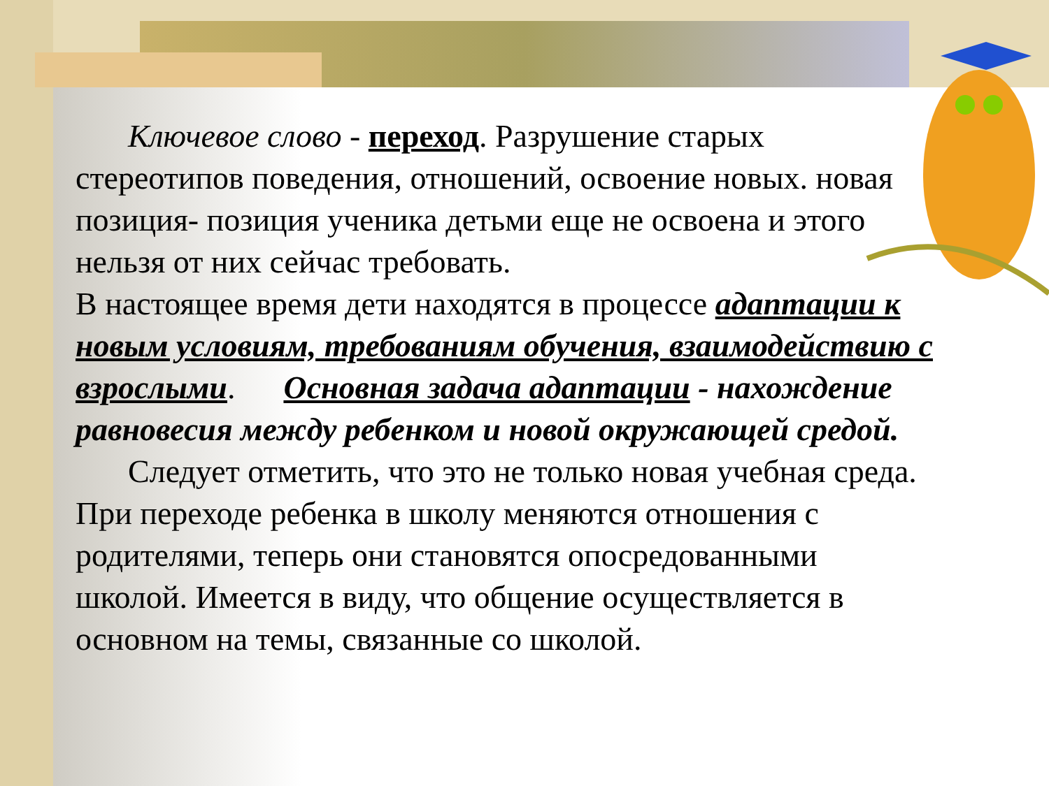Ключевое слово - переход. Разрушение старых стереотипов поведения, отношений, освоение новых. новая позиция- позиция ученика детьми еще не освоена и этого нельзя от них сейчас требовать.
В настоящее время дети находятся в процессе адаптации к новым условиям, требованиям обучения, взаимодействию с взрослыми. Основная задача адаптации - нахождение равновесия между ребенком и новой окружающей средой.
Следует отметить, что это не только новая учебная среда. При переходе ребенка в школу меняются отношения с родителями, теперь они становятся опосредованными школой. Имеется в виду, что общение осуществляется в основном на темы, связанные со школой.